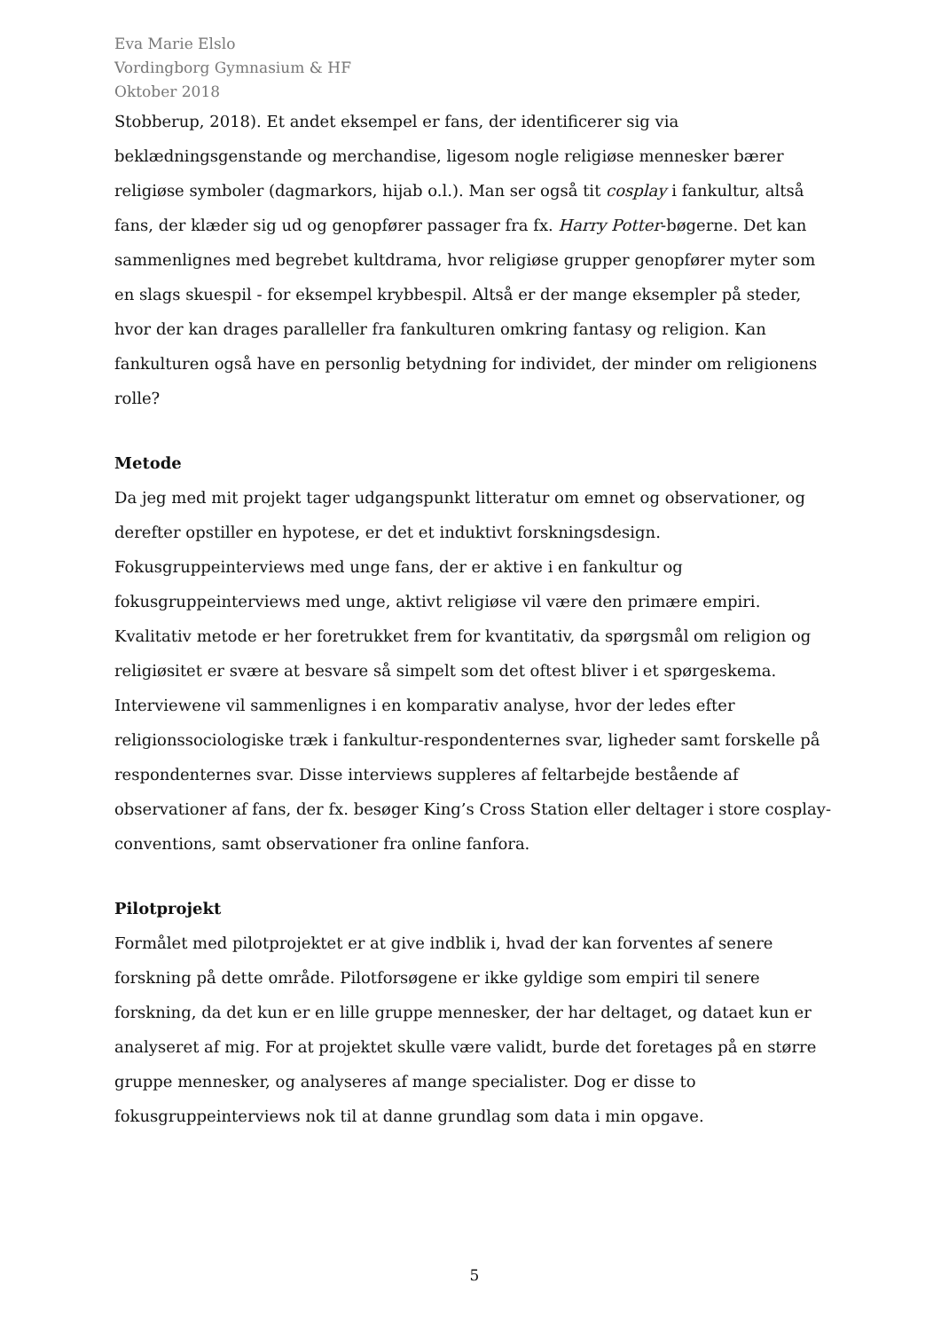Eva Marie Elslo
Vordingborg Gymnasium & HF
Oktober 2018
Stobberup, 2018). Et andet eksempel er fans, der identificerer sig via beklædningsgenstande og merchandise, ligesom nogle religiøse mennesker bærer religiøse symboler (dagmarkors, hijab o.l.). Man ser også tit cosplay i fankultur, altså fans, der klæder sig ud og genopfører passager fra fx. Harry Potter-bøgerne. Det kan sammenlignes med begrebet kultdrama, hvor religiøse grupper genopfører myter som en slags skuespil - for eksempel krybbespil. Altså er der mange eksempler på steder, hvor der kan drages paralleller fra fankulturen omkring fantasy og religion. Kan fankulturen også have en personlig betydning for individet, der minder om religionens rolle?
Metode
Da jeg med mit projekt tager udgangspunkt litteratur om emnet og observationer, og derefter opstiller en hypotese, er det et induktivt forskningsdesign. Fokusgruppeinterviews med unge fans, der er aktive i en fankultur og fokusgruppeinterviews med unge, aktivt religiøse vil være den primære empiri. Kvalitativ metode er her foretrukket frem for kvantitativ, da spørgsmål om religion og religiøsitet er svære at besvare så simpelt som det oftest bliver i et spørgeskema. Interviewene vil sammenlignes i en komparativ analyse, hvor der ledes efter religionssociologiske træk i fankultur-respondenternes svar, ligheder samt forskelle på respondenternes svar. Disse interviews suppleres af feltarbejde bestående af observationer af fans, der fx. besøger King’s Cross Station eller deltager i store cosplay-conventions, samt observationer fra online fanfora.
Pilotprojekt
Formålet med pilotprojektet er at give indblik i, hvad der kan forventes af senere forskning på dette område. Pilotforsøgene er ikke gyldige som empiri til senere forskning, da det kun er en lille gruppe mennesker, der har deltaget, og dataet kun er analyseret af mig. For at projektet skulle være validt, burde det foretages på en større gruppe mennesker, og analyseres af mange specialister. Dog er disse to fokusgruppeinterviews nok til at danne grundlag som data i min opgave.
5